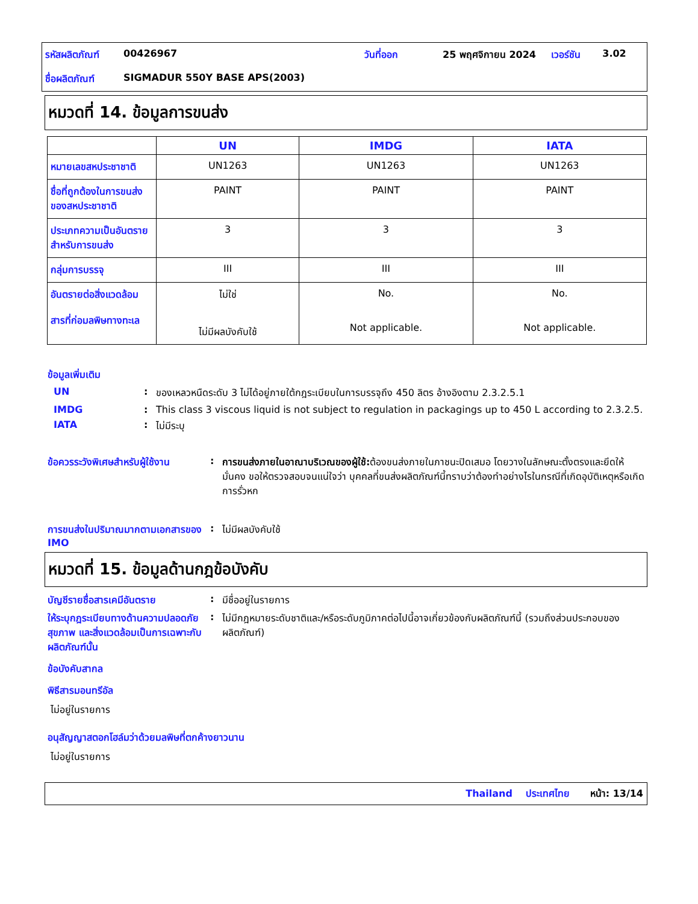| รหัสผลิตภัณฑ์ | 00426967 | วันที่ออก | 25 พฤศจิกายน 2024 | เวอร์ชัน | 3.02 |
| ชื่อผลิตภัณฑ์ | SIGMADUR 550Y BASE APS(2003) | | | | |
หมวดที่ 14. ข้อมูลการขนส่ง
| | UN | IMDG | IATA |
| --- | --- | --- | --- |
| หมายเลขสหประชาชาติ | UN1263 | UN1263 | UN1263 |
| ชื่อที่ถูกต้องในการขนส่งของสหประชาชาติ | PAINT | PAINT | PAINT |
| ประเภทความเป็นอันตรายสำหรับการขนส่ง | 3 | 3 | 3 |
| กลุ่มการบรรจุ | III | III | III |
| อันตรายต่อสิ่งแวดล้อม สารที่ก่อมลพิษทางทะเล | ไม่ใช่ ไม่มีผลบังคับใช้ | No. Not applicable. | No. Not applicable. |
ข้อมูลเพิ่มเติม
UN : ของเหลวหนืดระดับ 3 ไม่ได้อยู่ภายใต้กฎระเบียบในการบรรจุถึง 450 ลิตร อ้างอิงตาม 2.3.2.5.1
IMDG : This class 3 viscous liquid is not subject to regulation in packagings up to 450 L according to 2.3.2.5.
IATA : ไม่มีระบุ
ข้อควรระวังพิเศษสำหรับผู้ใช้งาน
: การขนส่งภายในอาณาบริเวณของผู้ใช้: ต้องขนส่งภายในภาชนะปิดเสมอ โดยวางในลักษณะตั้งตรงและยึดให้มั่นคง ขอให้ตรวจสอบจนแน่ใจว่า บุคคลที่ขนส่งผลิตภัณฑ์นี้ทราบว่าต้องทำอย่างไรในกรณีที่เกิดอุบัติเหตุหรือเกิดการรั่วหก
การขนส่งในปริมาณมากตามเอกสารของ IMO
: ไม่มีผลบังคับใช้
หมวดที่ 15. ข้อมูลด้านกฎข้อบังคับ
บัญชีรายชื่อสารเคมีอันตราย : มีชื่ออยู่ในรายการ
ให้ระบุกฎระเบียบทางด้านความปลอดภัย สุขภาพ และสิ่งแวดล้อมเป็นการเฉพาะกับผลิตภัณฑ์นั้น
: ไม่มีกฎหมายระดับชาติและ/หรือระดับภูมิภาคต่อไปนี้อาจเกี่ยวข้องกับผลิตภัณฑ์นี้ (รวมถึงส่วนประกอบของผลิตภัณฑ์)
ข้อบังคับสากล
พิธีสารมอนทรีอัล
ไม่อยู่ในรายการ
อนุสัญญาสตอกโฮล์มว่าด้วยมลพิษที่ตกค้างยาวนาน
ไม่อยู่ในรายการ
Thailand ประเทศไทย หน้า: 13/14